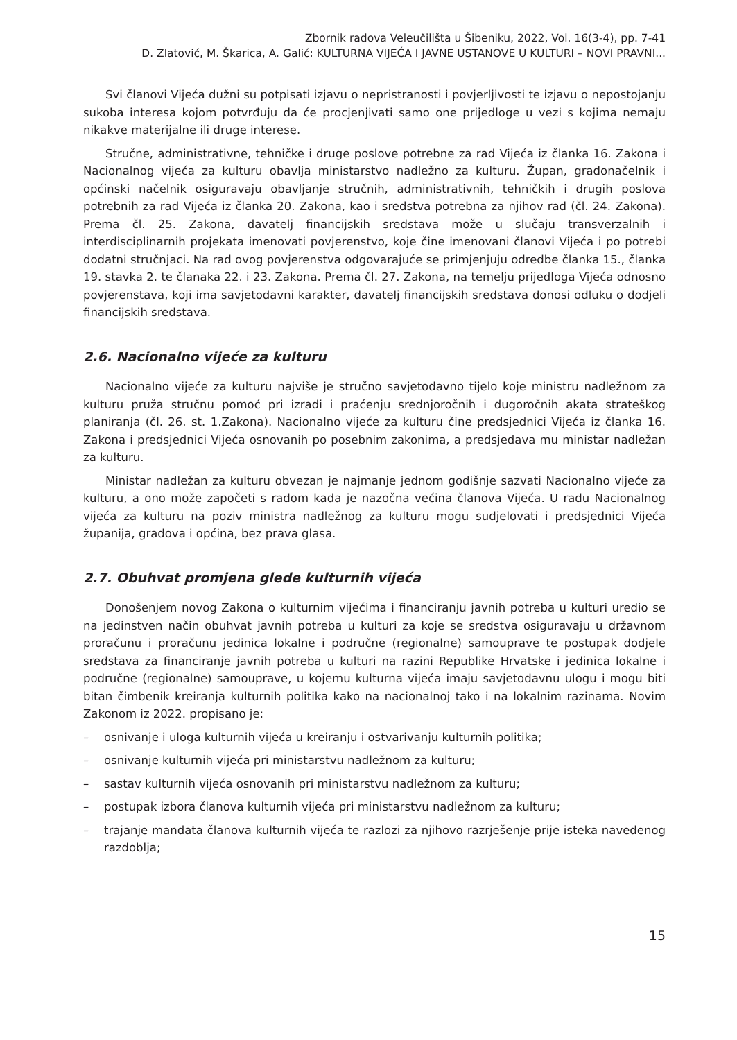Zbornik radova Veleučilišta u Šibeniku, 2022, Vol. 16(3-4), pp. 7-41
D. Zlatović, M. Škarica, A. Galić: KULTURNA VIJEĆA I JAVNE USTANOVE U KULTURI – NOVI PRAVNI...
Svi članovi Vijeća dužni su potpisati izjavu o nepristranosti i povjerljivosti te izjavu o nepostojanju sukoba interesa kojom potvrđuju da će procjenjivati samo one prijedloge u vezi s kojima nemaju nikakve materijalne ili druge interese.
Stručne, administrativne, tehničke i druge poslove potrebne za rad Vijeća iz članka 16. Zakona i Nacionalnog vijeća za kulturu obavlja ministarstvo nadležno za kulturu. Župan, gradonačelnik i općinski načelnik osiguravaju obavljanje stručnih, administrativnih, tehničkih i drugih poslova potrebnih za rad Vijeća iz članka 20. Zakona, kao i sredstva potrebna za njihov rad (čl. 24. Zakona). Prema čl. 25. Zakona, davatelj financijskih sredstava može u slučaju transverzalnih i interdisciplinarnih projekata imenovati povjerenstvo, koje čine imenovani članovi Vijeća i po potrebi dodatni stručnjaci. Na rad ovog povjerenstva odgovarajuće se primjenjuju odredbe članka 15., članka 19. stavka 2. te članaka 22. i 23. Zakona. Prema čl. 27. Zakona, na temelju prijedloga Vijeća odnosno povjerenstava, koji ima savjetodavni karakter, davatelj financijskih sredstava donosi odluku o dodjeli financijskih sredstava.
2.6. Nacionalno vijeće za kulturu
Nacionalno vijeće za kulturu najviše je stručno savjetodavno tijelo koje ministru nadležnom za kulturu pruža stručnu pomoć pri izradi i praćenju srednjoročnih i dugoročnih akata strateškog planiranja (čl. 26. st. 1.Zakona). Nacionalno vijeće za kulturu čine predsjednici Vijeća iz članka 16. Zakona i predsjednici Vijeća osnovanih po posebnim zakonima, a predsjedava mu ministar nadležan za kulturu.
Ministar nadležan za kulturu obvezan je najmanje jednom godišnje sazvati Nacionalno vijeće za kulturu, a ono može započeti s radom kada je nazočna većina članova Vijeća. U radu Nacionalnog vijeća za kulturu na poziv ministra nadležnog za kulturu mogu sudjelovati i predsjednici Vijeća županija, gradova i općina, bez prava glasa.
2.7. Obuhvat promjena glede kulturnih vijeća
Donošenjem novog Zakona o kulturnim vijećima i financiranju javnih potreba u kulturi uredio se na jedinstven način obuhvat javnih potreba u kulturi za koje se sredstva osiguravaju u državnom proračunu i proračunu jedinica lokalne i područne (regionalne) samouprave te postupak dodjele sredstava za financiranje javnih potreba u kulturi na razini Republike Hrvatske i jedinica lokalne i područne (regionalne) samouprave, u kojemu kulturna vijeća imaju savjetodavnu ulogu i mogu biti bitan čimbenik kreiranja kulturnih politika kako na nacionalnoj tako i na lokalnim razinama. Novim Zakonom iz 2022. propisano je:
– osnivanje i uloga kulturnih vijeća u kreiranju i ostvarivanju kulturnih politika;
– osnivanje kulturnih vijeća pri ministarstvu nadležnom za kulturu;
– sastav kulturnih vijeća osnovanih pri ministarstvu nadležnom za kulturu;
– postupak izbora članova kulturnih vijeća pri ministarstvu nadležnom za kulturu;
– trajanje mandata članova kulturnih vijeća te razlozi za njihovo razrješenje prije isteka navedenog razdoblja;
15